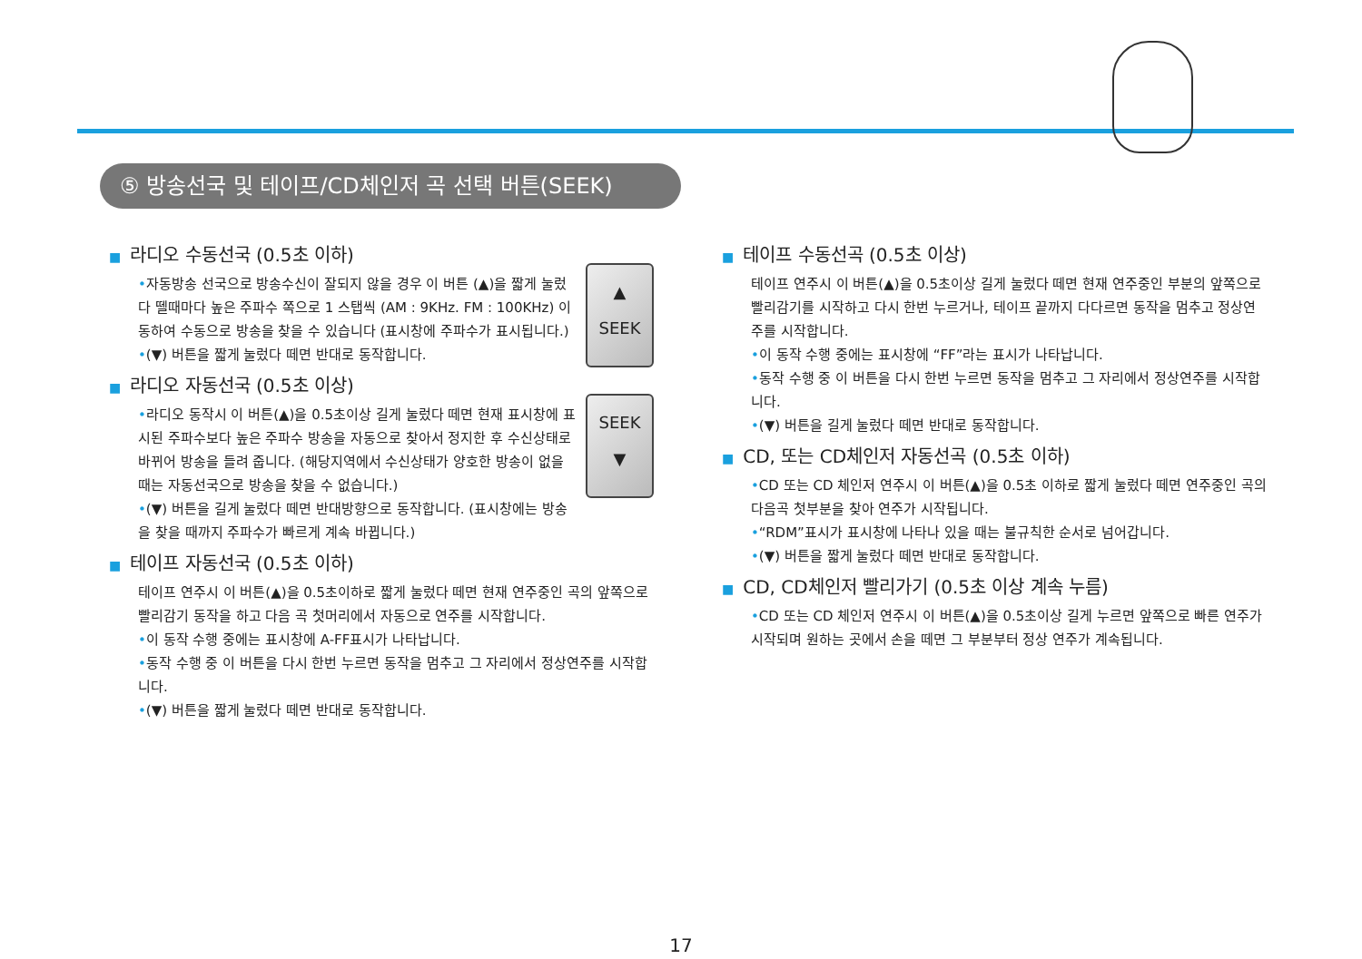⑤ 방송선국 및 테이프/CD체인저 곡 선택 버튼(SEEK)
■ 라디오 수동선국 (0.5초 이하)
▲
SEEK
•자동방송 선국으로 방송수신이 잘되지 않을 경우 이 버튼 (▲)을 짧게 눌렀다 뗄때마다 높은 주파수 쪽으로 1 스탭씩 (AM : 9KHz. FM : 100KHz) 이동하여 수동으로 방송을 찾을 수 있습니다 (표시창에 주파수가 표시됩니다.)
•(▼) 버튼을 짧게 눌렀다 떼면 반대로 동작합니다.
■ 라디오 자동선국 (0.5초 이상)
SEEK
▼
•라디오 동작시 이 버튼(▲)을 0.5초이상 길게 눌렀다 떼면 현재 표시창에 표시된 주파수보다 높은 주파수 방송을 자동으로 찾아서 정지한 후 수신상태로 바뀌어 방송을 들려 줍니다. (해당지역에서 수신상태가 양호한 방송이 없을 때는 자동선국으로 방송을 찾을 수 없습니다.)
•(▼) 버튼을 길게 눌렀다 떼면 반대방향으로 동작합니다. (표시창에는 방송을 찾을 때까지 주파수가 빠르게 계속 바뀝니다.)
■ 테이프 자동선국 (0.5초 이하)
테이프 연주시 이 버튼(▲)을 0.5초이하로 짧게 눌렀다 떼면 현재 연주중인 곡의 앞쪽으로 빨리감기 동작을 하고 다음 곡 첫머리에서 자동으로 연주를 시작합니다.
•이 동작 수행 중에는 표시창에 A-FF표시가 나타납니다.
•동작 수행 중 이 버튼을 다시 한번 누르면 동작을 멈추고 그 자리에서 정상연주를 시작합니다.
•(▼) 버튼을 짧게 눌렀다 떼면 반대로 동작합니다.
■ 테이프 수동선곡 (0.5초 이상)
테이프 연주시 이 버튼(▲)을 0.5초이상 길게 눌렀다 떼면 현재 연주중인 부분의 앞쪽으로 빨리감기를 시작하고 다시 한번 누르거나, 테이프 끝까지 다다르면 동작을 멈추고 정상연주를 시작합니다.
•이 동작 수행 중에는 표시창에 “FF”라는 표시가 나타납니다.
•동작 수행 중 이 버튼을 다시 한번 누르면 동작을 멈추고 그 자리에서 정상연주를 시작합니다.
•(▼) 버튼을 길게 눌렀다 떼면 반대로 동작합니다.
■ CD, 또는 CD체인저 자동선곡 (0.5초 이하)
•CD 또는 CD 체인저 연주시 이 버튼(▲)을 0.5초 이하로 짧게 눌렀다 떼면 연주중인 곡의 다음곡 첫부분을 찾아 연주가 시작됩니다.
•“RDM”표시가 표시창에 나타나 있을 때는 불규칙한 순서로 넘어갑니다.
•(▼) 버튼을 짧게 눌렀다 떼면 반대로 동작합니다.
■ CD, CD체인저 빨리가기 (0.5초 이상 계속 누름)
•CD 또는 CD 체인저 연주시 이 버튼(▲)을 0.5초이상 길게 누르면 앞쪽으로 빠른 연주가 시작되며 원하는 곳에서 손을 떼면 그 부분부터 정상 연주가 계속됩니다.
17